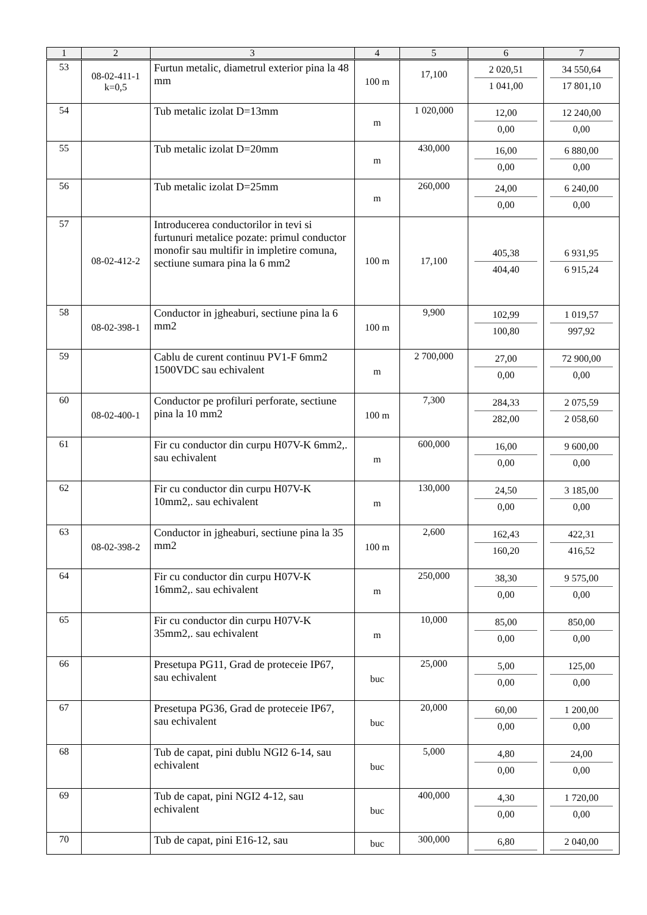| 1 | 2 | 3 | 4 | 5 | 6 | 7 |
| --- | --- | --- | --- | --- | --- | --- |
| 53 | 08-02-411-1 k=0,5 | Furtun metalic, diametrul exterior pina la 48 mm | 100 m | 17,100 | 2 020,51 1 041,00 | 34 550,64 17 801,10 |
| 54 | | Tub metalic izolat D=13mm | m | 1 020,000 | 12,00 0,00 | 12 240,00 0,00 |
| 55 | | Tub metalic izolat D=20mm | m | 430,000 | 16,00 0,00 | 6 880,00 0,00 |
| 56 | | Tub metalic izolat D=25mm | m | 260,000 | 24,00 0,00 | 6 240,00 0,00 |
| 57 | 08-02-412-2 | Introducerea conductorilor in tevi si furtunuri metalice pozate: primul conductor monofir sau multifir in impletire comuna, sectiune sumara pina la 6 mm2 | 100 m | 17,100 | 405,38 404,40 | 6 931,95 6 915,24 |
| 58 | 08-02-398-1 | Conductor in jgheaburi, sectiune pina la 6 mm2 | 100 m | 9,900 | 102,99 100,80 | 1 019,57 997,92 |
| 59 | | Cablu de curent continuu PV1-F 6mm2 1500VDC sau echivalent | m | 2 700,000 | 27,00 0,00 | 72 900,00 0,00 |
| 60 | 08-02-400-1 | Conductor pe profiluri perforate, sectiune pina la 10 mm2 | 100 m | 7,300 | 284,33 282,00 | 2 075,59 2 058,60 |
| 61 | | Fir cu conductor din curpu H07V-K 6mm2,. sau echivalent | m | 600,000 | 16,00 0,00 | 9 600,00 0,00 |
| 62 | | Fir cu conductor din curpu H07V-K 10mm2,. sau echivalent | m | 130,000 | 24,50 0,00 | 3 185,00 0,00 |
| 63 | 08-02-398-2 | Conductor in jgheaburi, sectiune pina la 35 mm2 | 100 m | 2,600 | 162,43 160,20 | 422,31 416,52 |
| 64 | | Fir cu conductor din curpu H07V-K 16mm2,. sau echivalent | m | 250,000 | 38,30 0,00 | 9 575,00 0,00 |
| 65 | | Fir cu conductor din curpu H07V-K 35mm2,. sau echivalent | m | 10,000 | 85,00 0,00 | 850,00 0,00 |
| 66 | | Presetupa PG11, Grad de proteceie IP67, sau echivalent | buc | 25,000 | 5,00 0,00 | 125,00 0,00 |
| 67 | | Presetupa PG36, Grad de proteceie IP67, sau echivalent | buc | 20,000 | 60,00 0,00 | 1 200,00 0,00 |
| 68 | | Tub de capat, pini dublu NGI2 6-14, sau echivalent | buc | 5,000 | 4,80 0,00 | 24,00 0,00 |
| 69 | | Tub de capat, pini NGI2 4-12, sau echivalent | buc | 400,000 | 4,30 0,00 | 1 720,00 0,00 |
| 70 | | Tub de capat, pini E16-12, sau | buc | 300,000 | 6,80 | 2 040,00 |